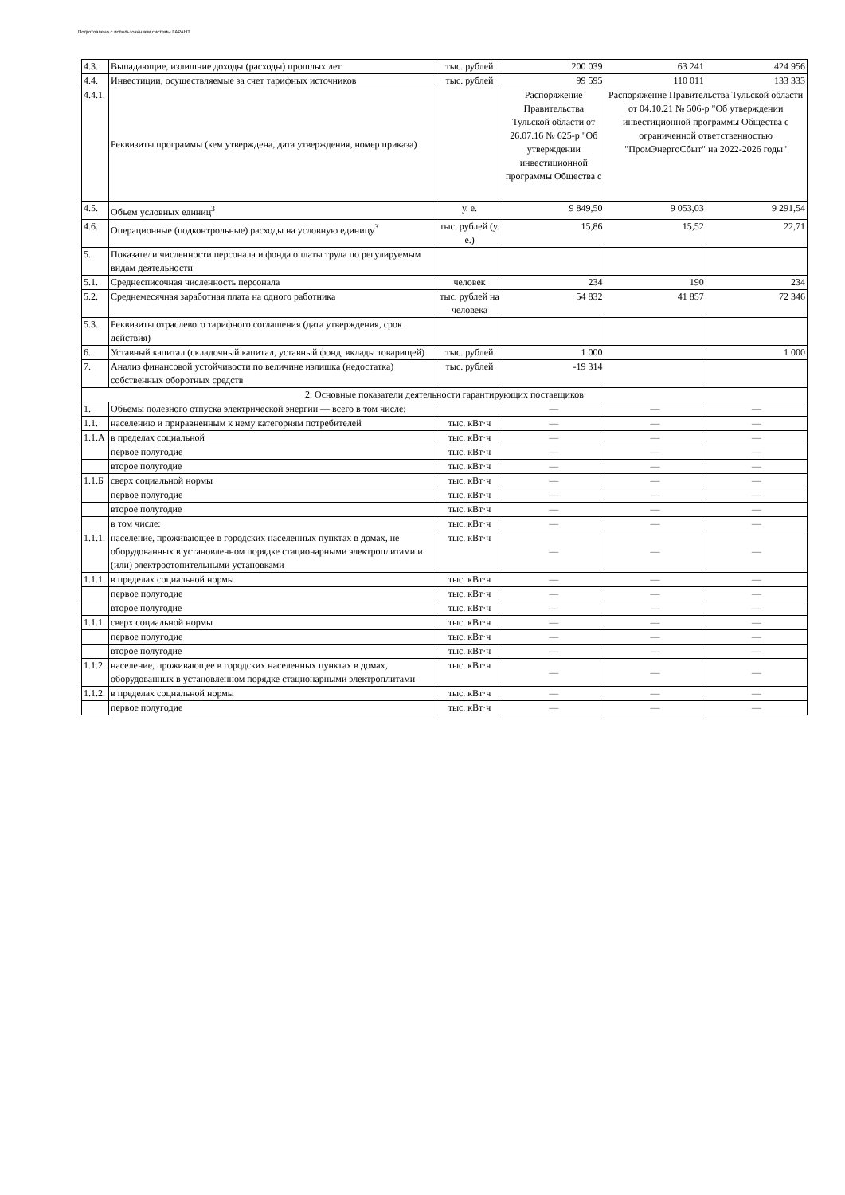Подготовлено с использованием системы ГАРАНТ
| 4.3. | Выпадающие, излишние доходы (расходы) прошлых лет | тыс. рублей | 200 039 | 63 241 | 424 956 |
| 4.4. | Инвестиции, осуществляемые за счет тарифных источников | тыс. рублей | 99 595 | 110 011 | 133 333 |
| 4.4.1. | Реквизиты программы (кем утверждена, дата утверждения, номер приказа) | | Распоряжение Правительства Тульской области от 26.07.16 № 625-р "Об утверждении инвестиционной программы Общества с | Распоряжение Правительства Тульской области от 04.10.21 № 506-р "Об утверждении инвестиционной программы Общества с ограниченной ответственностью "ПромЭнергоСбыт" на 2022-2026 годы" | |
| 4.5. | Объем условных единиц<sup>3</sup> | у. е. | 9 849,50 | 9 053,03 | 9 291,54 |
| 4.6. | Операционные (подконтрольные) расходы на условную единицу<sup>3</sup> | тыс. рублей (у. е.) | 15,86 | 15,52 | 22,71 |
| 5. | Показатели численности персонала и фонда оплаты труда по регулируемым видам деятельности | | | | |
| 5.1. | Среднесписочная численность персонала | человек | 234 | 190 | 234 |
| 5.2. | Среднемесячная заработная плата на одного работника | тыс. рублей на человека | 54 832 | 41 857 | 72 346 |
| 5.3. | Реквизиты отраслевого тарифного соглашения (дата утверждения, срок действия) | | | | |
| 6. | Уставный капитал (складочный капитал, уставный фонд, вклады товарищей) | тыс. рублей | 1 000 | | 1 000 |
| 7. | Анализ финансовой устойчивости по величине излишка (недостатка) собственных оборотных средств | тыс. рублей | -19 314 | | |
| 2. Основные показатели деятельности гарантирующих поставщиков | | | | | |
| 1. | Объемы полезного отпуска электрической энергии — всего в том числе: | | — | — | — |
| 1.1. | населению и приравненным к нему категориям потребителей | тыс. кВт·ч | — | — | — |
| 1.1.А | в пределах социальной | тыс. кВт·ч | — | — | — |
| | первое полугодие | тыс. кВт·ч | — | — | — |
| | второе полугодие | тыс. кВт·ч | — | — | — |
| 1.1.Б | сверх социальной нормы | тыс. кВт·ч | — | — | — |
| | первое полугодие | тыс. кВт·ч | — | — | — |
| | второе полугодие | тыс. кВт·ч | — | — | — |
| | в том числе: | тыс. кВт·ч | — | — | — |
| 1.1.1. | население, проживающее в городских населенных пунктах в домах, не оборудованных в установленном порядке стационарными электроплитами и (или) электроотопительными установками | тыс. кВт·ч | — | — | — |
| 1.1.1. | в пределах социальной нормы | тыс. кВт·ч | — | — | — |
| | первое полугодие | тыс. кВт·ч | — | — | — |
| | второе полугодие | тыс. кВт·ч | — | — | — |
| 1.1.1. | сверх социальной нормы | тыс. кВт·ч | — | — | — |
| | первое полугодие | тыс. кВт·ч | — | — | — |
| | второе полугодие | тыс. кВт·ч | — | — | — |
| 1.1.2. | население, проживающее в городских населенных пунктах в домах, оборудованных в установленном порядке стационарными электроплитами | тыс. кВт·ч | — | — | — |
| 1.1.2. | в пределах социальной нормы | тыс. кВт·ч | — | — | — |
| | первое полугодие | тыс. кВт·ч | — | — | — |